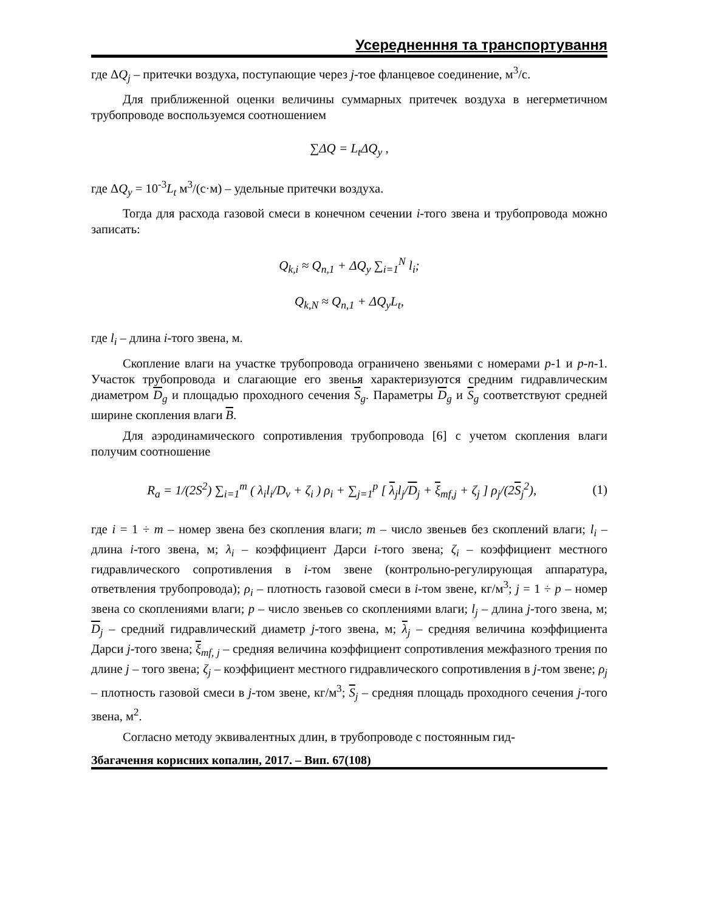Усередненння та транспортування
где ΔQ<sub>j</sub> – притечки воздуха, поступающие через j-тое фланцевое соединение, м<sup>3</sup>/с.
Для приближенной оценки величины суммарных притечек воздуха в негерметичном трубопроводе воспользуемся соотношением
∑ΔQ = L<sub>t</sub> ΔQ<sub>y</sub> ,
где ΔQ<sub>y</sub> = 10<sup>-3</sup>L<sub>t</sub> м<sup>3</sup>/(с·м) – удельные притечки воздуха.
Тогда для расхода газовой смеси в конечном сечении i-того звена и трубопровода можно записать:
Q<sub>k,i</sub> ≈ Q<sub>n,1</sub> + ΔQ<sub>y</sub> ∑<sub>i=1</sub><sup>N</sup> l<sub>i</sub>;
Q<sub>k,N</sub> ≈ Q<sub>n,1</sub> + ΔQ<sub>y</sub>L<sub>t</sub>,
где l<sub>i</sub> – длина i-того звена, м.
Скопление влаги на участке трубопровода ограничено звеньями с номерами p-1 и p-n-1. Участок трубопровода и слагающие его звенья характеризуются средним гидравлическим диаметром D<sub>g</sub> и площадью проходного сечения S<sub>g</sub>. Параметры D<sub>g</sub> и S<sub>g</sub> соответствуют средней ширине скопления влаги B.
Для аэродинамического сопротивления трубопровода [6] с учетом скопления влаги получим соотношение
R<sub>a</sub> = 1/(2S<sup>2</sup>) ∑<sub>i=1</sub><sup>m</sup> ( λ<sub>i</sub>l<sub>i</sub>/D<sub>v</sub> + ζ<sub>i</sub> ) ρ<sub>i</sub> + ∑<sub>j=1</sub><sup>p</sup> [ λ<sub>j</sub>l<sub>j</sub>/D<sub>j</sub> + ξ<sub>mf,j</sub> + ζ<sub>j</sub> ] ρ<sub>j</sub>/(2S<sub>j</sub><sup>2</sup>), (1)
где i = 1 ÷ m – номер звена без скопления влаги; m – число звеньев без скоплений влаги; l<sub>i</sub> – длина i-того звена, м; λ<sub>i</sub> – коэффициент Дарси i-того звена; ζ<sub>i</sub> – коэффициент местного гидравлического сопротивления в i-том звене (контрольно-регулирующая аппаратура, ответвления трубопровода); ρ<sub>i</sub> – плотность газовой смеси в i-том звене, кг/м<sup>3</sup>; j = 1 ÷ p – номер звена со скоплениями влаги; p – число звеньев со скоплениями влаги; l<sub>j</sub> – длина j-того звена, м; D<sub>j</sub> – средний гидравлический диаметр j-того звена, м; λ<sub>j</sub> – средняя величина коэффициента Дарси j-того звена; ξ<sub>mf, j</sub> – средняя величина коэффициент сопротивления межфазного трения по длине j – того звена; ζ<sub>j</sub> – коэффициент местного гидравлического сопротивления в j-том звене; ρ<sub>j</sub> – плотность газовой смеси в j-том звене, кг/м<sup>3</sup>; S<sub>j</sub> – средняя площадь проходного сечения j-того звена, м<sup>2</sup>.
Согласно методу эквивалентных длин, в трубопроводе с постоянным гид-
Збагачення корисних копалин, 2017. – Вип. 67(108)